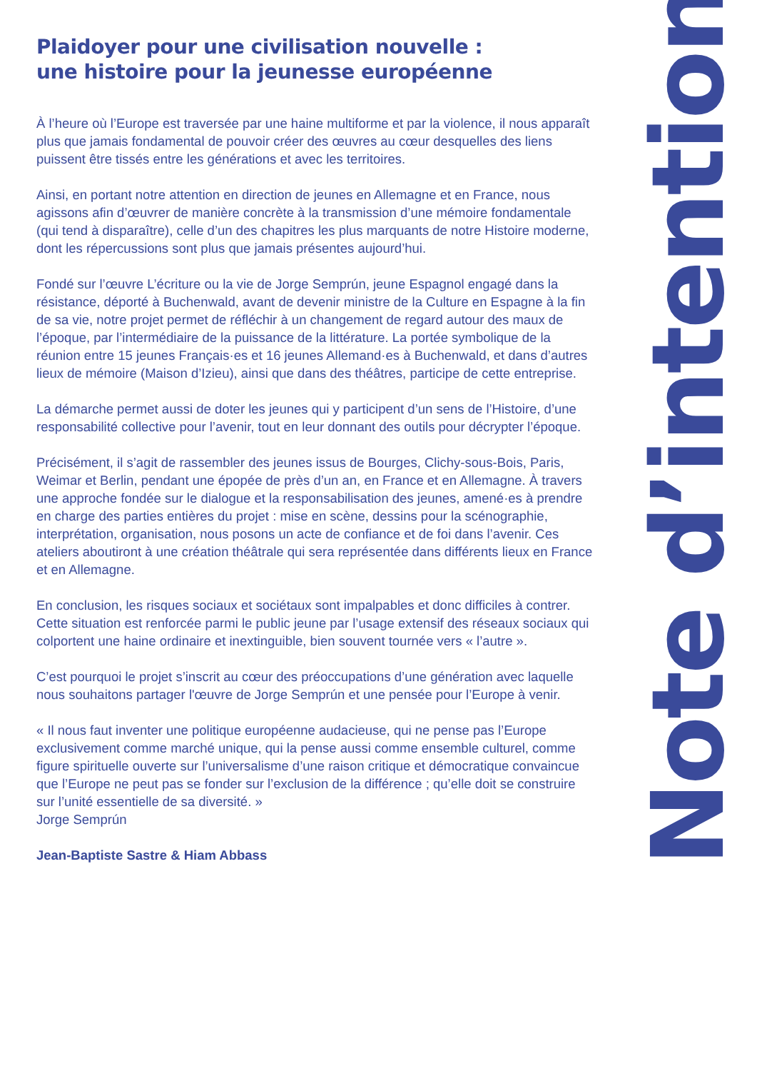Plaidoyer pour une civilisation nouvelle :
une histoire pour la jeunesse européenne
À l’heure où l’Europe est traversée par une haine multiforme et par la violence, il nous apparaît plus que jamais fondamental de pouvoir créer des œuvres au cœur desquelles des liens puissent être tissés entre les générations et avec les territoires.
Ainsi, en portant notre attention en direction de jeunes en Allemagne et en France, nous agissons afin d’œuvrer de manière concrète à la transmission d’une mémoire fondamentale (qui tend à disparaître), celle d’un des chapitres les plus marquants de notre Histoire moderne, dont les répercussions sont plus que jamais présentes aujourd’hui.
Fondé sur l’œuvre L’écriture ou la vie de Jorge Semprún, jeune Espagnol engagé dans la résistance, déporté à Buchenwald, avant de devenir ministre de la Culture en Espagne à la fin de sa vie, notre projet permet de réfléchir à un changement de regard autour des maux de l’époque, par l’intermédiaire de la puissance de la littérature. La portée symbolique de la réunion entre 15 jeunes Français·es et 16 jeunes Allemand·es à Buchenwald, et dans d’autres lieux de mémoire (Maison d’Izieu), ainsi que dans des théâtres, participe de cette entreprise.
La démarche permet aussi de doter les jeunes qui y participent d’un sens de l’Histoire, d’une responsabilité collective pour l’avenir, tout en leur donnant des outils pour décrypter l’époque.
Précisément, il s’agit de rassembler des jeunes issus de Bourges, Clichy-sous-Bois, Paris, Weimar et Berlin, pendant une épopée de près d’un an, en France et en Allemagne. À travers une approche fondée sur le dialogue et la responsabilisation des jeunes, amené·es à prendre en charge des parties entières du projet : mise en scène, dessins pour la scénographie, interprétation, organisation, nous posons un acte de confiance et de foi dans l’avenir. Ces ateliers aboutiront à une création théâtrale qui sera représentée dans différents lieux en France et en Allemagne.
En conclusion, les risques sociaux et sociétaux sont impalpables et donc difficiles à contrer. Cette situation est renforcée parmi le public jeune par l’usage extensif des réseaux sociaux qui colportent une haine ordinaire et inextinguible, bien souvent tournée vers « l’autre ».
C’est pourquoi le projet s’inscrit au cœur des préoccupations d’une génération avec laquelle nous souhaitons partager l'œuvre de Jorge Semprún et une pensée pour l’Europe à venir.
« Il nous faut inventer une politique européenne audacieuse, qui ne pense pas l’Europe exclusivement comme marché unique, qui la pense aussi comme ensemble culturel, comme figure spirituelle ouverte sur l’universalisme d’une raison critique et démocratique convaincue que l’Europe ne peut pas se fonder sur l’exclusion de la différence ; qu’elle doit se construire sur l’unité essentielle de sa diversité. »
Jorge Semprún
Jean-Baptiste Sastre & Hiam Abbass
Note d’intention